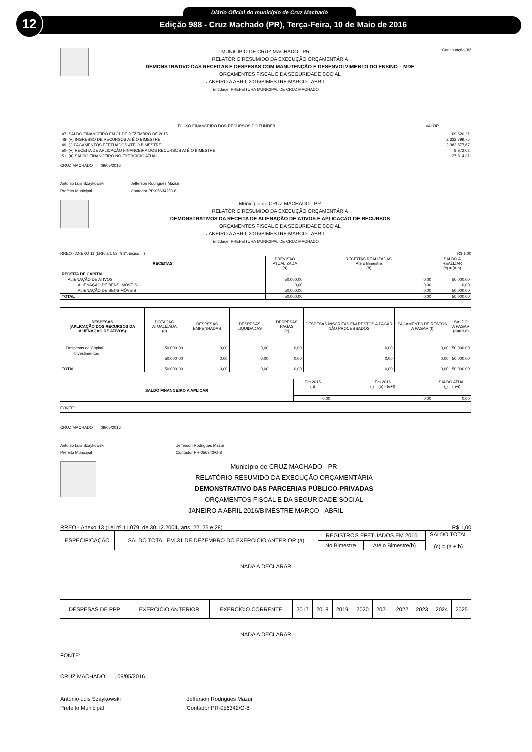12 Diário Oficial do município de Cruz Machado
Edição 988 - Cruz Machado (PR), Terça-Feira, 10 de Maio de 2016
Continuação 3/3
MUNICÍPIO DE CRUZ MACHADO - PR
RELATÓRIO RESUMIDO DA EXECUÇÃO ORÇAMENTÁRIA
DEMONSTRATIVO DAS RECEITAS E DESPESAS COM MANUTENÇÃO E DESENVOLVIMENTO DO ENSINO – MDE
ORÇAMENTOS FISCAL E DA SEGURIDADE SOCIAL
JANEIRO A ABRIL 2016/BIMESTRE MARÇO - ABRIL
Entidade: PREFEITURA MUNICIPAL DE CRUZ MACHADO
| FLUXO FINANCEIRO DOS RECURSOS DO FUNDEB | VALOR |
| --- | --- |
| 47- SALDO FINANCEIRO EM 31 DE DEZEMBRO DE 2015 | 69.620,21 |
| 48- (+) INGRESSO DE RECURSOS ATÉ O BIMESTRE | 2.332.799,75 |
| 49- (-) PAGAMENTOS EFETUADOS ATÉ O BIMESTRE | 2.383.577,67 |
| 50- (+) RECEITA DE APLICAÇÃO FINANCEIRA DOS RECURSOS ATÉ O BIMESTRE | 8.972,02 |
| 51- (=) SALDO FINANCEIRO NO EXERCÍCIO ATUAL | 27.814,31 |
CRUZ MACHADO , 09/05/2016
Antonio Luis Szaykowski
Prefeito Municipal
Jefferson Rodrigues Mazur
Contador PR-056342/O-8
Município de CRUZ MACHADO - PR
RELATÓRIO RESUMIDO DA EXECUÇÃO ORÇAMENTÁRIA
DEMONSTRATIVOS DA RECEITA DE ALIENAÇÃO DE ATIVOS E APLICAÇÃO DE RECURSOS
ORÇAMENTOS FISCAL E DA SEGURIDADE SOCIAL
JANEIRO A ABRIL 2016/BIMESTRE MARÇO - ABRIL
Entidade: PREFEITURA MUNICIPAL DE CRUZ MACHADO
RREO - ANEXO 11 (LRF, art. 53, § 1º, inciso III) R$ 1,00
| RECEITAS | PREVISÃO ATUALIZADA (a) | RECEITAS REALIZADAS Até o Bimestre (b) | SALDO A REALIZAR (c) = (a-b) |
| --- | --- | --- | --- |
| RECEITA DE CAPITAL | | | |
| ALIENAÇÃO DE ATIVOS | 50.000,00 | 0,00 | 50.000,00 |
| ALIENAÇÃO DE BENS IMÓVEIS | 0,00 | 0,00 | 0,00 |
| ALIENAÇÃO DE BENS MÓVEIS | 50.000,00 | 0,00 | 50.000,00 |
| TOTAL | 50.000,00 | 0,00 | 50.000,00 |
| DESPESAS (APLICAÇÃO DOS RECURSOS DA ALIENAÇÃO DE ATIVOS) | DOTAÇÃO ATUALIZADA (d) | DESPESAS EMPENHADAS | DESPESAS LIQUIDADAS | DESPESAS PAGAS (e) | DESPESAS INSCRITAS EM RESTOS A PAGAR NÃO PROCESSADOS | PAGAMENTO DE RESTOS A PAGAR (f) | SALDO A PAGAR (g)=(d-e) |
| --- | --- | --- | --- | --- | --- | --- | --- |
| Despesas de Capital | 50.000,00 | 0,00 | 0,00 | 0,00 | 0,00 | 0,00 | 50.000,00 |
| Investimentos | 50.000,00 | 0,00 | 0,00 | 0,00 | 0,00 | 0,00 | 50.000,00 |
| TOTAL | 50.000,00 | 0,00 | 0,00 | 0,00 | 0,00 | 0,00 | 50.000,00 |
| SALDO FINANCEIRO A APLICAR | Em 2015 (h) | Em 2016 (i) = (b) - (e+f) | SALDO ATUAL (j) = (h+i) |
| | 0,00 | 0,00 | 0,00 |
FONTE:
CRUZ MACHADO , 09/05/2016
Antonio Luis Szaykowski
Prefeito Municipal
Jefferson Rodrigues Mazur
Contador PR-056342/O-8
Município de CRUZ MACHADO - PR
RELATÓRIO RESUMIDO DA EXECUÇÃO ORÇAMENTÁRIA
DEMONSTRATIVO DAS PARCERIAS PÚBLICO-PRIVADAS
ORÇAMENTOS FISCAL E DA SEGURIDADE SOCIAL
JANEIRO A ABRIL 2016/BIMESTRE MARÇO - ABRIL
RREO - Anexo 13 (Lei nº 11.079, de 30.12.2004, arts. 22, 25 e 28) R$ 1,00
| ESPECIFICAÇÃO | SALDO TOTAL EM 31 DE DEZEMBRO DO EXERCÍCIO ANTERIOR (a) | REGISTROS EFETUADOS EM 2016 | | SALDO TOTAL (c) = (a + b) |
| | | No Bimestre | Até o Bimestre(b) | |
NADA A DECLARAR
| DESPESAS DE PPP | EXERCÍCIO ANTERIOR | EXERCÍCIO CORRENTE | 2017 | 2018 | 2019 | 2020 | 2021 | 2022 | 2023 | 2024 | 2025 |
NADA A DECLARAR
FONTE:
CRUZ MACHADO , 09/05/2016
Antonio Luis Szaykowski
Prefeito Municipal
Jefferson Rodrigues Mazur
Contador PR-056342/O-8